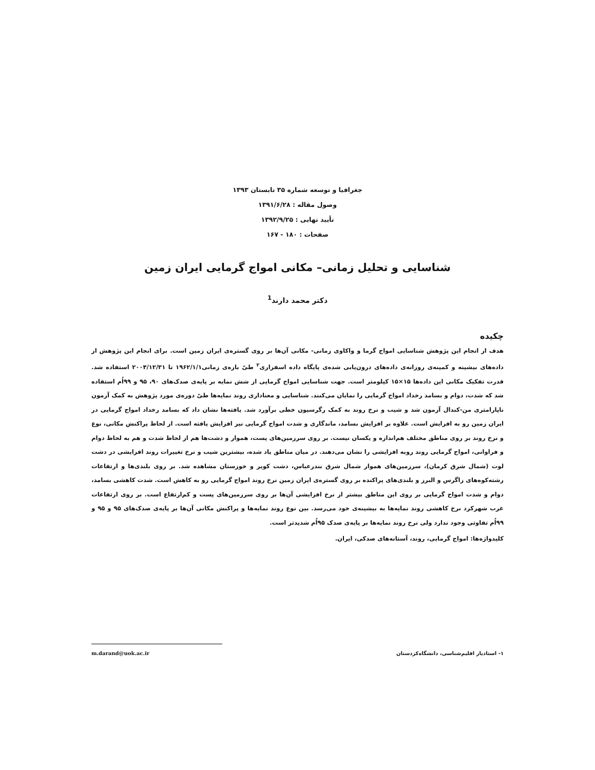جغرافیا و توسعه شماره ۳۵ تابستان ۱۳۹۳
وصول مقاله : ۱۳۹۱/۶/۲۸
تأیید نهایی : ۱۳۹۲/۹/۲۵
صفحات : ۱۸۰ - ۱۶۷
شناسایی و تحلیل زمانی– مکانی امواج گرمایی ایران زمین
دکتر محمد دارند<sup>1</sup>
چکیده
هدف از انجام این پژوهش شناسایی امواج گرما و واکاوی زمانی- مکانی آن‌ها بر روی گستره‌ی ایران زمین است. برای انجام این پژوهش از داده‌های بیشینه و کمینه‌ی روزانه‌ی داده‌های درون‌یابی شده‌ی پایگاه داده اسفزاری<sup>۲</sup> طیّ بازه‌ی زمانی۱۹۶۲/۱/۱ تا ۲۰۰۴/۱۲/۳۱ استفاده شد. قدرت تفکیک مکانی این داده‌ها ۱۵×۱۵ کیلومتر است. جهت شناسایی امواج گرمایی از شش نمایه بر پایه‌ی صدک‌های ۹۰، ۹۵ و ۹۹اُم استفاده شد که شدت، دوام و بسامد رخداد امواج گرمایی را نمایان می‌کنند. شناسایی و معناداری روند نمایه‌ها طیّ دوره‌ی مورد پژوهش به کمک آزمون ناپارامتری من-کندال آزمون شد و شیب و نرخ روند به کمک رگرسیون خطی برآورد شد. یافته‌ها نشان داد که بسامد رخداد امواج گرمایی در ایران زمین رو به افزایش است. علاوه بر افزایش بسامد، ماندگاری و شدت امواج گرمایی نیز افزایش یافته است. از لحاظ پراکنش مکانی، نوع و نرخ روند بر روی مناطق مختلف هم‌اندازه و یکسان نیست. بر روی سرزمین‌های پست، هموار و دشت‌ها هم از لحاظ شدت و هم به لحاظ دوام و فراوانی، امواج گرمایی روند روبه افزایشی را نشان می‌دهند. در میان مناطق یاد شده، بیشترین شیب و نرخ تغییرات روند افزایشی در دشت لوت (شمال شرق کرمان)، سرزمین‌های هموار شمال شرق بندرعباس، دشت کویر و خوزستان مشاهده شد. بر روی بلندی‌ها و ارتفاعات رشته‌کوه‌های زاگرس و البرز و بلندی‌های پراکنده بر روی گستره‌ی ایران زمین نرخ روند امواج گرمایی رو به کاهش است. شدت کاهشی بسامد، دوام و شدت امواج گرمایی بر روی این مناطق بیشتر از نرخ افزایشی آن‌ها بر روی سرزمین‌های پست و کم‌ارتفاع است. بر روی ارتفاعات غرب شهرکرد نرخ کاهشی روند نمایه‌ها به بیشینه‌ی خود می‌رسد. بین نوع روند نمایه‌ها و پراکنش مکانی آن‌ها بر پایه‌ی صدک‌های ۹۵ و ۹۵ و ۹۹اُم تفاوتی وجود ندارد ولی نرخ روند نمایه‌ها بر پایه‌ی صدک ۹۵اُم شدیدتر است.
کلیدواژه‌ها: امواج گرمایی، روند، آستانه‌های صدکی، ایران.
۱- استادیار اقلیم‌شناسی، دانشگاه‌کردستان m.darand@uok.ac.ir